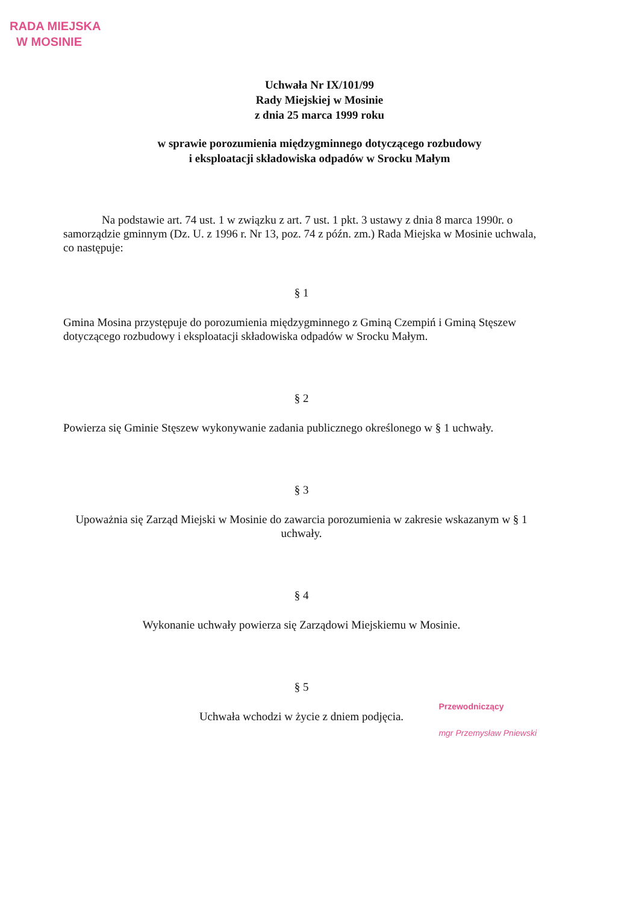RADA MIEJSKA
W MOSINIE
Uchwała Nr IX/101/99
Rady Miejskiej w Mosinie
z dnia 25 marca 1999 roku
w sprawie porozumienia międzygminnego dotyczącego rozbudowy
i eksploatacji składowiska odpadów w Srocku Małym
Na podstawie art. 74 ust. 1 w związku z art. 7 ust. 1 pkt. 3 ustawy z dnia 8 marca 1990r. o samorządzie gminnym (Dz. U. z 1996 r. Nr 13, poz. 74 z późn. zm.) Rada Miejska w Mosinie uchwala, co następuje:
§ 1
Gmina Mosina przystępuje do porozumienia międzygminnego z Gminą Czempiń i Gminą Stęszew dotyczącego rozbudowy i eksploatacji składowiska odpadów w Srocku Małym.
§ 2
Powierza się Gminie Stęszew wykonywanie zadania publicznego określonego w § 1 uchwały.
§ 3
Upoważnia się Zarząd Miejski w Mosinie do zawarcia porozumienia w zakresie wskazanym w § 1 uchwały.
§ 4
Wykonanie uchwały powierza się Zarządowi Miejskiemu w Mosinie.
§ 5
Uchwała wchodzi w życie z dniem podjęcia.
Przewodniczący
mgr Przemysław Pniewski